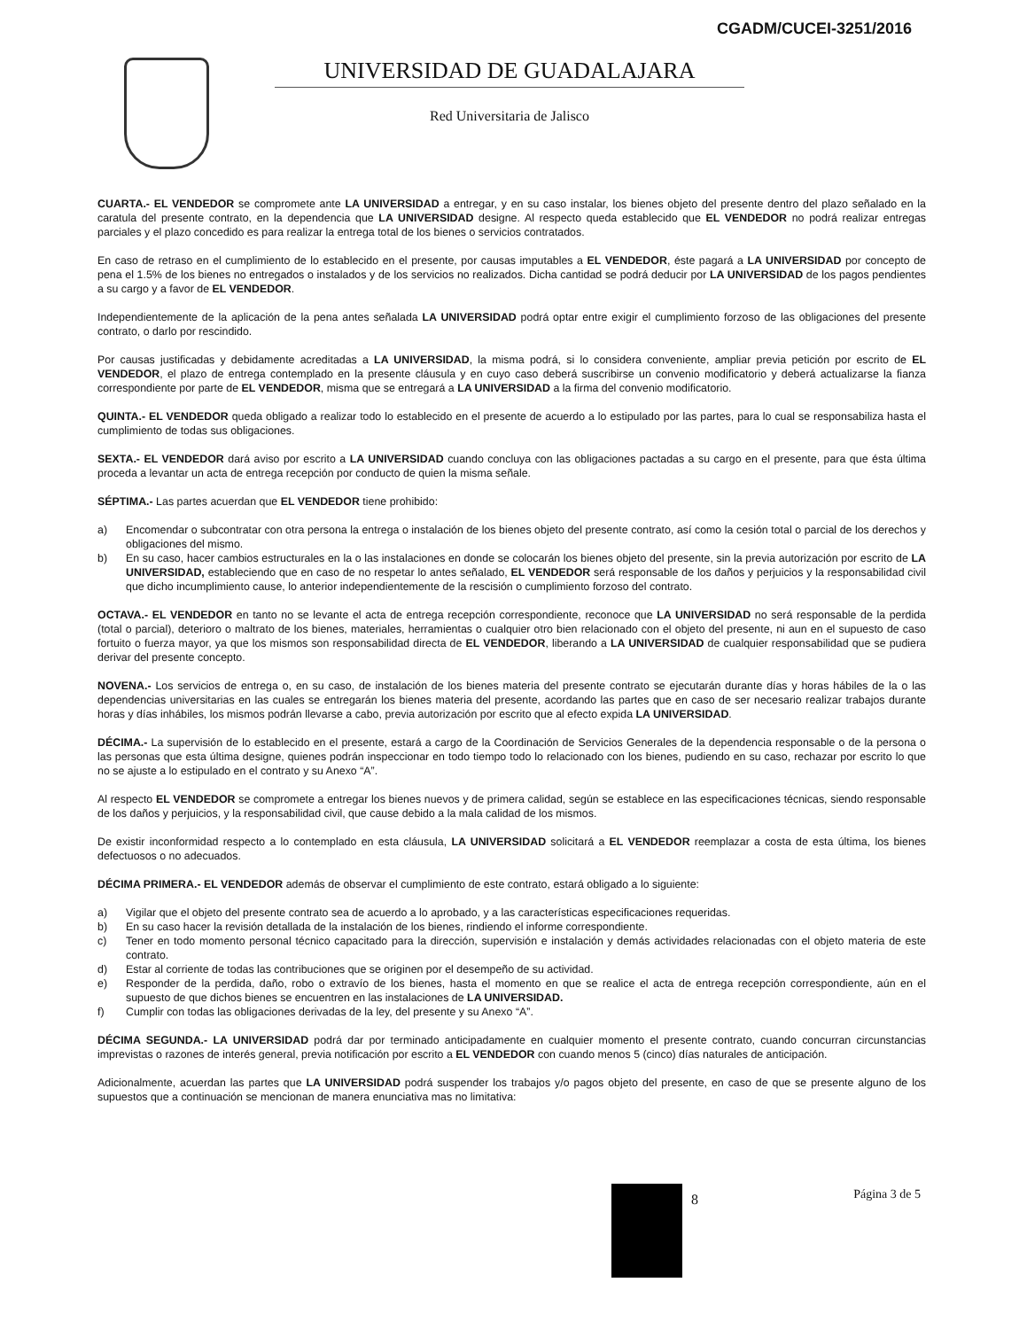CGADM/CUCEI-3251/2016
UNIVERSIDAD DE GUADALAJARA
Red Universitaria de Jalisco
CUARTA.- EL VENDEDOR se compromete ante LA UNIVERSIDAD a entregar, y en su caso instalar, los bienes objeto del presente dentro del plazo señalado en la caratula del presente contrato, en la dependencia que LA UNIVERSIDAD designe. Al respecto queda establecido que EL VENDEDOR no podrá realizar entregas parciales y el plazo concedido es para realizar la entrega total de los bienes o servicios contratados.
En caso de retraso en el cumplimiento de lo establecido en el presente, por causas imputables a EL VENDEDOR, éste pagará a LA UNIVERSIDAD por concepto de pena el 1.5% de los bienes no entregados o instalados y de los servicios no realizados. Dicha cantidad se podrá deducir por LA UNIVERSIDAD de los pagos pendientes a su cargo y a favor de EL VENDEDOR.
Independientemente de la aplicación de la pena antes señalada LA UNIVERSIDAD podrá optar entre exigir el cumplimiento forzoso de las obligaciones del presente contrato, o darlo por rescindido.
Por causas justificadas y debidamente acreditadas a LA UNIVERSIDAD, la misma podrá, si lo considera conveniente, ampliar previa petición por escrito de EL VENDEDOR, el plazo de entrega contemplado en la presente cláusula y en cuyo caso deberá suscribirse un convenio modificatorio y deberá actualizarse la fianza correspondiente por parte de EL VENDEDOR, misma que se entregará a LA UNIVERSIDAD a la firma del convenio modificatorio.
QUINTA.- EL VENDEDOR queda obligado a realizar todo lo establecido en el presente de acuerdo a lo estipulado por las partes, para lo cual se responsabiliza hasta el cumplimiento de todas sus obligaciones.
SEXTA.- EL VENDEDOR dará aviso por escrito a LA UNIVERSIDAD cuando concluya con las obligaciones pactadas a su cargo en el presente, para que ésta última proceda a levantar un acta de entrega recepción por conducto de quien la misma señale.
SÉPTIMA.- Las partes acuerdan que EL VENDEDOR tiene prohibido:
a) Encomendar o subcontratar con otra persona la entrega o instalación de los bienes objeto del presente contrato, así como la cesión total o parcial de los derechos y obligaciones del mismo.
b) En su caso, hacer cambios estructurales en la o las instalaciones en donde se colocarán los bienes objeto del presente, sin la previa autorización por escrito de LA UNIVERSIDAD, estableciendo que en caso de no respetar lo antes señalado, EL VENDEDOR será responsable de los daños y perjuicios y la responsabilidad civil que dicho incumplimiento cause, lo anterior independientemente de la rescisión o cumplimiento forzoso del contrato.
OCTAVA.- EL VENDEDOR en tanto no se levante el acta de entrega recepción correspondiente, reconoce que LA UNIVERSIDAD no será responsable de la perdida (total o parcial), deterioro o maltrato de los bienes, materiales, herramientas o cualquier otro bien relacionado con el objeto del presente, ni aun en el supuesto de caso fortuito o fuerza mayor, ya que los mismos son responsabilidad directa de EL VENDEDOR, liberando a LA UNIVERSIDAD de cualquier responsabilidad que se pudiera derivar del presente concepto.
NOVENA.- Los servicios de entrega o, en su caso, de instalación de los bienes materia del presente contrato se ejecutarán durante días y horas hábiles de la o las dependencias universitarias en las cuales se entregarán los bienes materia del presente, acordando las partes que en caso de ser necesario realizar trabajos durante horas y días inhábiles, los mismos podrán llevarse a cabo, previa autorización por escrito que al efecto expida LA UNIVERSIDAD.
DÉCIMA.- La supervisión de lo establecido en el presente, estará a cargo de la Coordinación de Servicios Generales de la dependencia responsable o de la persona o las personas que esta última designe, quienes podrán inspeccionar en todo tiempo todo lo relacionado con los bienes, pudiendo en su caso, rechazar por escrito lo que no se ajuste a lo estipulado en el contrato y su Anexo “A”.
Al respecto EL VENDEDOR se compromete a entregar los bienes nuevos y de primera calidad, según se establece en las especificaciones técnicas, siendo responsable de los daños y perjuicios, y la responsabilidad civil, que cause debido a la mala calidad de los mismos.
De existir inconformidad respecto a lo contemplado en esta cláusula, LA UNIVERSIDAD solicitará a EL VENDEDOR reemplazar a costa de esta última, los bienes defectuosos o no adecuados.
DÉCIMA PRIMERA.- EL VENDEDOR además de observar el cumplimiento de este contrato, estará obligado a lo siguiente:
a) Vigilar que el objeto del presente contrato sea de acuerdo a lo aprobado, y a las características especificaciones requeridas.
b) En su caso hacer la revisión detallada de la instalación de los bienes, rindiendo el informe correspondiente.
c) Tener en todo momento personal técnico capacitado para la dirección, supervisión e instalación y demás actividades relacionadas con el objeto materia de este contrato.
d) Estar al corriente de todas las contribuciones que se originen por el desempeño de su actividad.
e) Responder de la perdida, daño, robo o extravío de los bienes, hasta el momento en que se realice el acta de entrega recepción correspondiente, aún en el supuesto de que dichos bienes se encuentren en las instalaciones de LA UNIVERSIDAD.
f) Cumplir con todas las obligaciones derivadas de la ley, del presente y su Anexo “A”.
DÉCIMA SEGUNDA.- LA UNIVERSIDAD podrá dar por terminado anticipadamente en cualquier momento el presente contrato, cuando concurran circunstancias imprevistas o razones de interés general, previa notificación por escrito a EL VENDEDOR con cuando menos 5 (cinco) días naturales de anticipación.
Adicionalmente, acuerdan las partes que LA UNIVERSIDAD podrá suspender los trabajos y/o pagos objeto del presente, en caso de que se presente alguno de los supuestos que a continuación se mencionan de manera enunciativa mas no limitativa:
8 Página 3 de 5